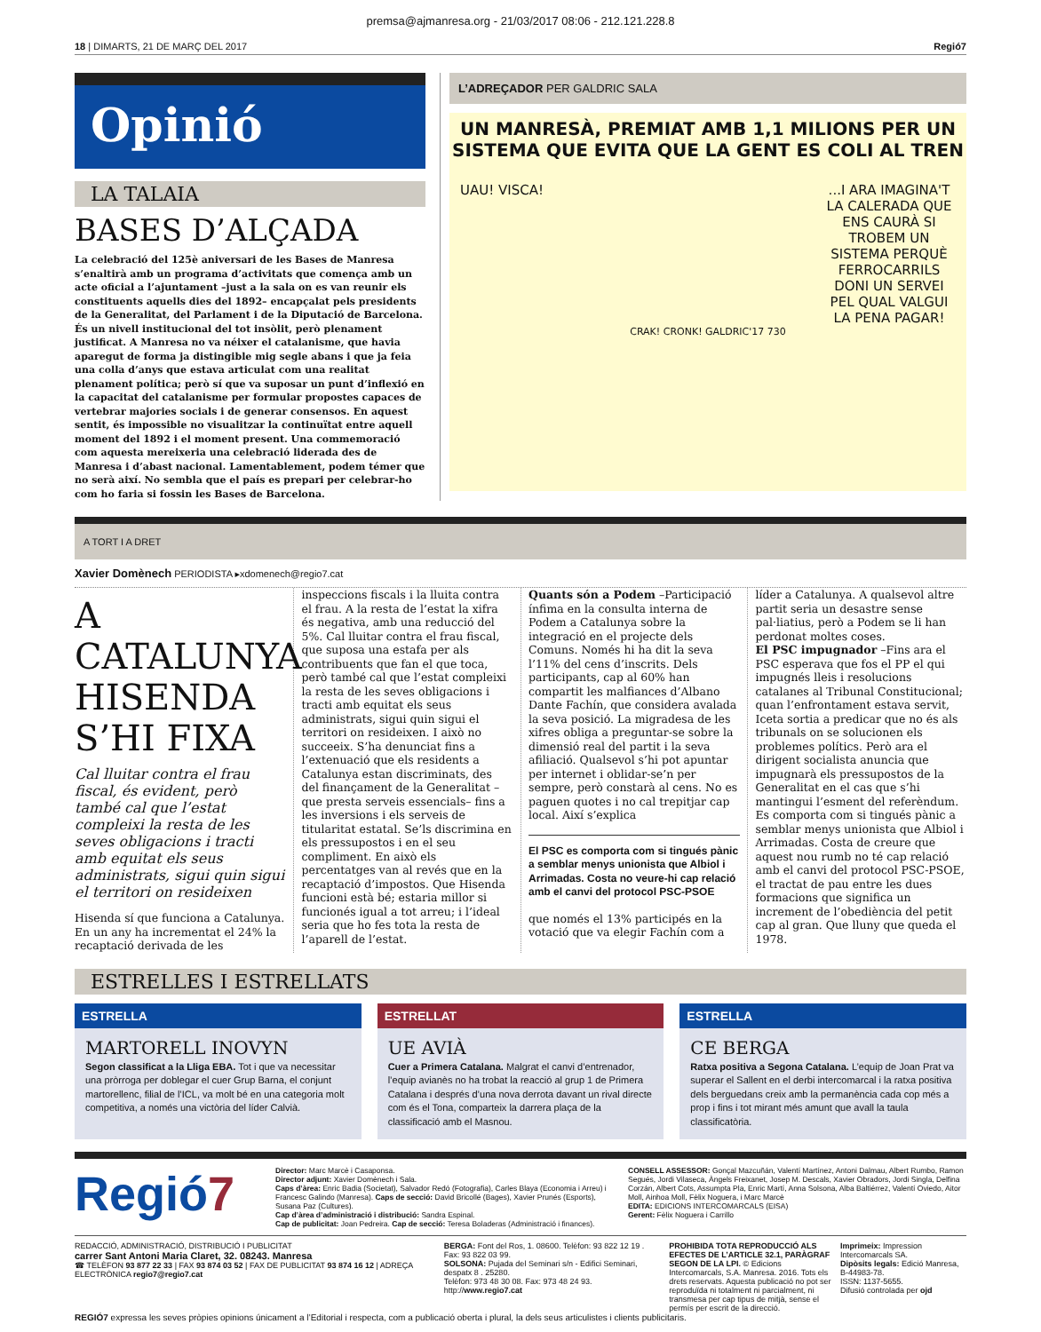premsa@ajmanresa.org - 21/03/2017 08:06 - 212.121.228.8
18 | DIMARTS, 21 DE MARÇ DEL 2017 Regió7
Opinió
LA TALAIA
BASES D’ALÇADA
La celebració del 125è aniversari de les Bases de Manresa s’enaltirà amb un programa d’activitats que comença amb un acte oficial a l’ajuntament –just a la sala on es van reunir els constituents aquells dies del 1892– encapçalat pels presidents de la Generalitat, del Parlament i de la Diputació de Barcelona. És un nivell institucional del tot insòlit, però plenament justificat. A Manresa no va néixer el catalanisme, que havia aparegut de forma ja distingible mig segle abans i que ja feia una colla d’anys que estava articulat com una realitat plenament política; però sí que va suposar un punt d’inflexió en la capacitat del catalanisme per formular propostes capaces de vertebrar majories socials i de generar consensos. En aquest sentit, és impossible no visualitzar la continuïtat entre aquell moment del 1892 i el moment present. Una commemoració com aquesta mereixeria una celebració liderada des de Manresa i d’abast nacional. Lamentablement, podem témer que no serà així. No sembla que el país es prepari per celebrar-ho com ho faria si fossin les Bases de Barcelona.
L’ADREÇADOR PER GALDRIC SALA
UN MANRESÀ, PREMIAT AMB 1,1 MILIONS PER UN SISTEMA QUE EVITA QUE LA GENT ES COLI AL TREN
UAU! VISCA!...I ARA IMAGINA'T LA CALERADA QUE ENS CAURÀ SI TROBEM UN SISTEMA PERQUÈ FERROCARRILS DONI UN SERVEI PEL QUAL VALGUI LA PENA PAGAR!
CRAK! CRONK! GALDRIC'17 730
A TORT I A DRET
Xavier Domènech PERIODISTA ▸xdomenech@regio7.cat
A CATALUNYA HISENDA S’HI FIXA
Cal lluitar contra el frau fiscal, és evident, però també cal que l’estat compleixi la resta de les seves obligacions i tracti amb equitat els seus administrats, sigui quin sigui el territori on resideixen
Hisenda sí que funciona a Catalunya. En un any ha incrementat el 24% la recaptació derivada de les inspeccions fiscals i la lluita contra el frau. A la resta de l’estat la xifra és negativa, amb una reducció del 5%. Cal lluitar contra el frau fiscal, que suposa una estafa per als contribuents que fan el que toca, però també cal que l’estat compleixi la resta de les seves obligacions i tracti amb equitat els seus administrats, sigui quin sigui el territori on resideixen. I això no succeeix. S’ha denunciat fins a l’extenuació que els residents a Catalunya estan discriminats, des del finançament de la Generalitat –que presta serveis essencials– fins a les inversions i els serveis de titularitat estatal. Se’ls discrimina en els pressupostos i en el seu compliment. En això els percentatges van al revés que en la recaptació d’impostos. Que Hisenda funcioni està bé; estaria millor si funcionés igual a tot arreu; i l’ideal seria que ho fes tota la resta de l’aparell de l’estat.
Quants són a Podem –Participació ínfima en la consulta interna de Podem a Catalunya sobre la integració en el projecte dels Comuns. Només hi ha dit la seva l’11% del cens d’inscrits. Dels participants, cap al 60% han compartit les malfiances d’Albano Dante Fachín, que considera avalada la seva posició. La migradesa de les xifres obliga a preguntar-se sobre la dimensió real del partit i la seva afiliació. Qualsevol s’hi pot apuntar per internet i oblidar-se’n per sempre, però constarà al cens. No es paguen quotes i no cal trepitjar cap local. Així s’explica
El PSC es comporta com si tingués pànic a semblar menys unionista que Albiol i Arrimadas. Costa no veure-hi cap relació amb el canvi del protocol PSC-PSOE
que només el 13% participés en la votació que va elegir Fachín com a líder a Catalunya. A qualsevol altre partit seria un desastre sense pal·liatius, però a Podem se li han perdonat moltes coses.
El PSC impugnador –Fins ara el PSC esperava que fos el PP el qui impugnés lleis i resolucions catalanes al Tribunal Constitucional; quan l’enfrontament estava servit, Iceta sortia a predicar que no és als tribunals on se solucionen els problemes polítics. Però ara el dirigent socialista anuncia que impugnarà els pressupostos de la Generalitat en el cas que s’hi mantingui l’esment del referèndum. Es comporta com si tingués pànic a semblar menys unionista que Albiol i Arrimadas. Costa de creure que aquest nou rumb no té cap relació amb el canvi del protocol PSC-PSOE, el tractat de pau entre les dues formacions que significa un increment de l’obediència del petit cap al gran. Que lluny que queda el 1978.
ESTRELLES I ESTRELLATS
ESTRELLA
MARTORELL INOVYN
Segon classificat a la Lliga EBA. Tot i que va necessitar una pròrroga per doblegar el cuer Grup Barna, el conjunt martorellenc, filial de l’ICL, va molt bé en una categoria molt competitiva, a només una victòria del líder Calvià.
ESTRELLAT
UE AVIÀ
Cuer a Primera Catalana. Malgrat el canvi d’entrenador, l’equip avianès no ha trobat la reacció al grup 1 de Primera Catalana i després d’una nova derrota davant un rival directe com és el Tona, comparteix la darrera plaça de la classificació amb el Masnou.
ESTRELLA
CE BERGA
Ratxa positiva a Segona Catalana. L’equip de Joan Prat va superar el Sallent en el derbi intercomarcal i la ratxa positiva dels berguedans creix amb la permanència cada cop més a prop i fins i tot mirant més amunt que avall la taula classificatòria.
Regió7
Director: Marc Marcè i Casaponsa.
Director adjunt: Xavier Domènech i Sala.
Caps d’àrea: Enric Badia (Societat), Salvador Redó (Fotografia), Carles Blaya (Economia i Arreu) i Francesc Galindo (Manresa). Caps de secció: David Bricollé (Bages), Xavier Prunés (Esports), Susana Paz (Cultures).
Cap d’àrea d’administració i distribució: Sandra Espinal.
Cap de publicitat: Joan Pedreira. Cap de secció: Teresa Boladeras (Administració i finances).
CONSELL ASSESSOR: Gonçal Mazcuñán, Valentí Martínez, Antoni Dalmau, Albert Rumbo, Ramon Segués, Jordi Vilaseca, Àngels Freixanet, Josep M. Descals, Xavier Obradors, Jordi Singla, Delfina Corzán, Albert Cots, Assumpta Pla, Enric Martí, Anna Solsona, Alba Baltiérrez, Valentí Oviedo, Aitor Moll, Ainhoa Moll, Fèlix Noguera, i Marc Marcè
EDITA: EDICIONS INTERCOMARCALS (EISA)
Gerent: Fèlix Noguera i Carrillo
REDACCIÓ, ADMINISTRACIÓ, DISTRIBUCIÓ I PUBLICITAT
carrer Sant Antoni Maria Claret, 32. 08243. Manresa
☎ TELÈFON 93 877 22 33 | FAX 93 874 03 52 | FAX DE PUBLICITAT 93 874 16 12 | ADREÇA ELECTRÒNICA regio7@regio7.cat
BERGA: Font del Ros, 1. 08600. Telèfon: 93 822 12 19 . Fax: 93 822 03 99.
SOLSONA: Pujada del Seminari s/n - Edifici Seminari, despatx 8 . 25280.
Telèfon: 973 48 30 08. Fax: 973 48 24 93.
http://www.regio7.cat
PROHIBIDA TOTA REPRODUCCIÓ ALS EFECTES DE L’ARTICLE 32.1, PARÀGRAF SEGON DE LA LPI. © Edicions Intercomarcals, S.A. Manresa. 2016. Tots els drets reservats. Aquesta publicació no pot ser reproduïda ni totalment ni parcialment, ni transmesa per cap tipus de mitjà, sense el permís per escrit de la direcció.
Imprimeix: Impression Intercomarcals SA.
Dipòsits legals: Edició Manresa, B-44983-78.
ISSN: 1137-5655.
Difusió controlada per ojd
REGIÓ7 expressa les seves pròpies opinions únicament a l’Editorial i respecta, com a publicació oberta i plural, la dels seus articulistes i clients publicitaris.